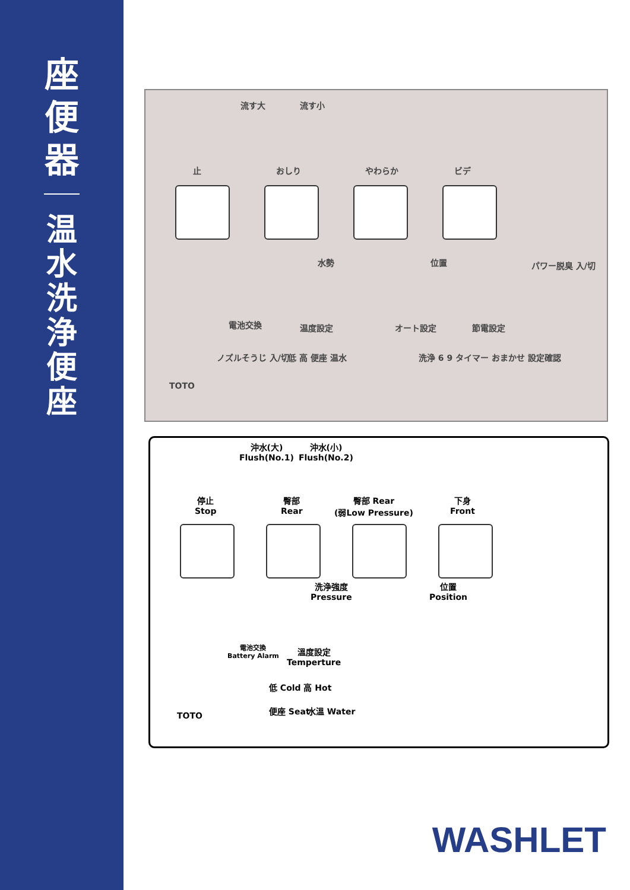座便器
温水洗浄便座
流す大 流す小
止 おしり やわらか ビデ
水勢 位置 パワー脱臭 入/切
電池交換 温度設定 オート設定 節電設定
ノズルそうじ 入/切 低 高 便座 温水
洗浄 6 9 タイマー おまかせ 設定確認
TOTO
沖水(大)
Flush(No.1)
沖水(小)
Flush(No.2)
停止
Stop
臀部
Rear
臀部 Rear
(弱Low Pressure)
下身
Front
洗浄強度
Pressure
位置
Position
電池交換
Battery Alarm
溫度設定
Temperture
低 Cold 高 Hot
便座 Seat 水溫 Water
TOTO
WASHLET